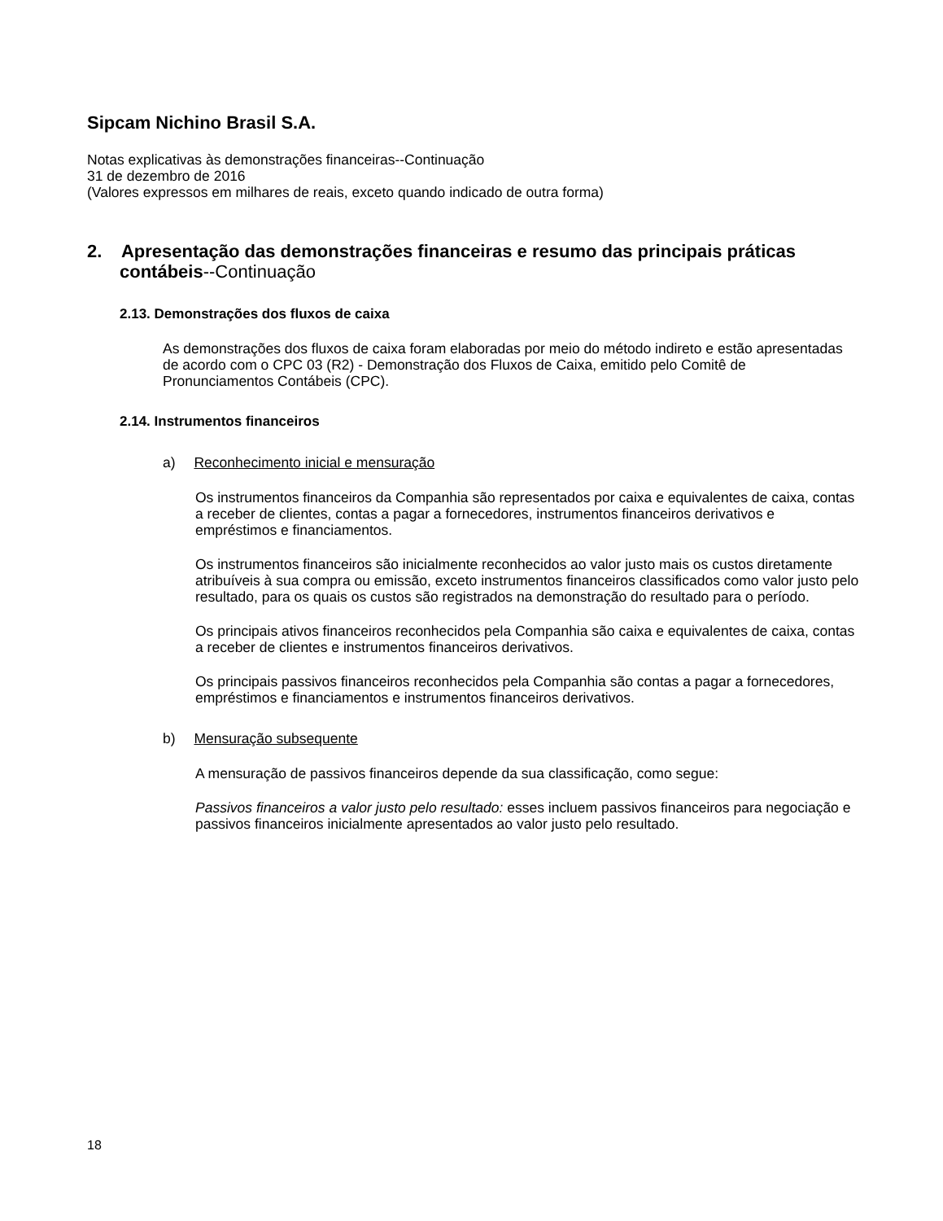Sipcam Nichino Brasil S.A.
Notas explicativas às demonstrações financeiras--Continuação
31 de dezembro de 2016
(Valores expressos em milhares de reais, exceto quando indicado de outra forma)
2. Apresentação das demonstrações financeiras e resumo das principais práticas contábeis--Continuação
2.13. Demonstrações dos fluxos de caixa
As demonstrações dos fluxos de caixa foram elaboradas por meio do método indireto e estão apresentadas de acordo com o CPC 03 (R2) - Demonstração dos Fluxos de Caixa, emitido pelo Comitê de Pronunciamentos Contábeis (CPC).
2.14. Instrumentos financeiros
a) Reconhecimento inicial e mensuração
Os instrumentos financeiros da Companhia são representados por caixa e equivalentes de caixa, contas a receber de clientes, contas a pagar a fornecedores, instrumentos financeiros derivativos e empréstimos e financiamentos.
Os instrumentos financeiros são inicialmente reconhecidos ao valor justo mais os custos diretamente atribuíveis à sua compra ou emissão, exceto instrumentos financeiros classificados como valor justo pelo resultado, para os quais os custos são registrados na demonstração do resultado para o período.
Os principais ativos financeiros reconhecidos pela Companhia são caixa e equivalentes de caixa, contas a receber de clientes e instrumentos financeiros derivativos.
Os principais passivos financeiros reconhecidos pela Companhia são contas a pagar a fornecedores, empréstimos e financiamentos e instrumentos financeiros derivativos.
b) Mensuração subsequente
A mensuração de passivos financeiros depende da sua classificação, como segue:
Passivos financeiros a valor justo pelo resultado: esses incluem passivos financeiros para negociação e passivos financeiros inicialmente apresentados ao valor justo pelo resultado.
18